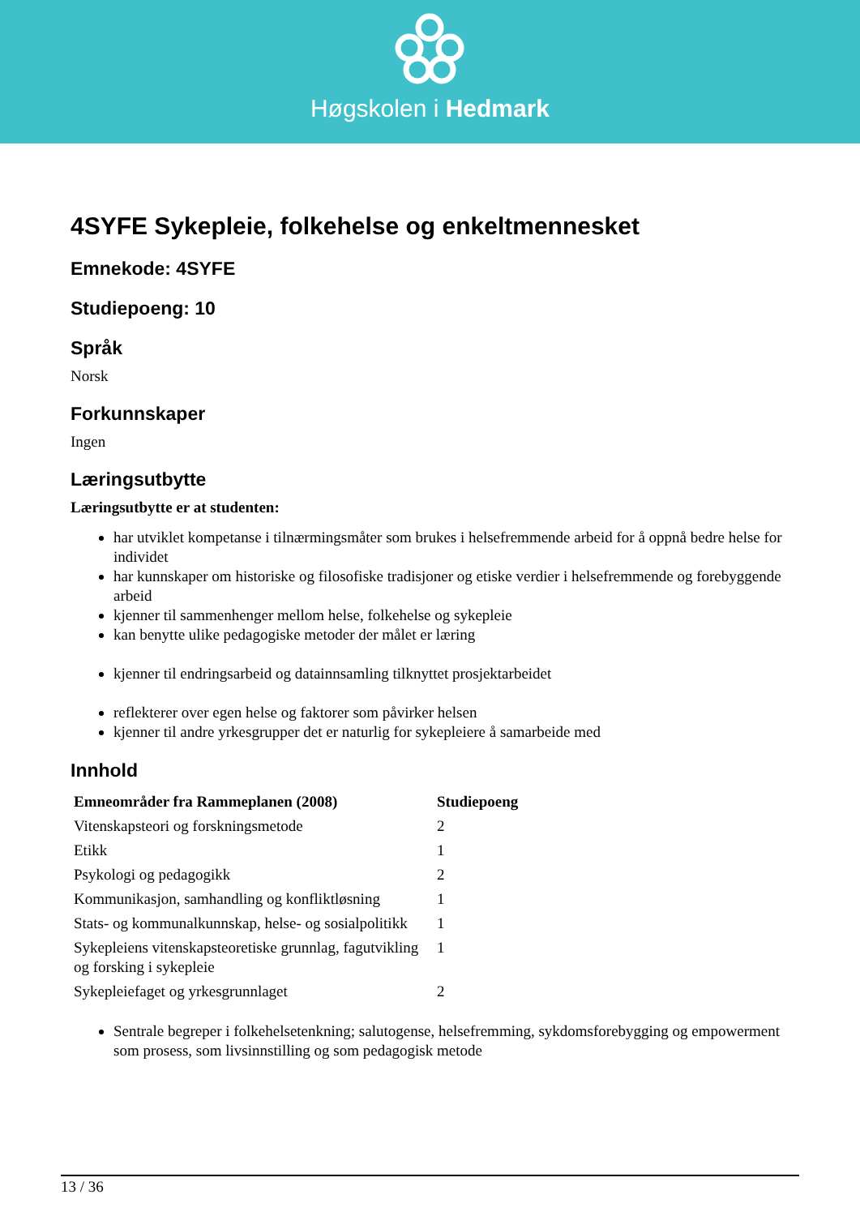Høgskolen i Hedmark
4SYFE Sykepleie, folkehelse og enkeltmennesket
Emnekode: 4SYFE
Studiepoeng: 10
Språk
Norsk
Forkunnskaper
Ingen
Læringsutbytte
Læringsutbytte er at studenten:
har utviklet kompetanse i tilnærmingsmåter som brukes i helsefremmende arbeid for å oppnå bedre helse for individet
har kunnskaper om historiske og filosofiske tradisjoner og etiske verdier i helsefremmende og forebyggende arbeid
kjenner til sammenhenger mellom helse, folkehelse og sykepleie
kan benytte ulike pedagogiske metoder der målet er læring
kjenner til endringsarbeid og datainnsamling tilknyttet prosjektarbeidet
reflekterer over egen helse og faktorer som påvirker helsen
kjenner til andre yrkesgrupper det er naturlig for sykepleiere å samarbeide med
Innhold
| Emneområder fra Rammeplanen (2008) | Studiepoeng |
| --- | --- |
| Vitenskapsteori og forskningsmetode | 2 |
| Etikk | 1 |
| Psykologi og pedagogikk | 2 |
| Kommunikasjon, samhandling og konfliktløsning | 1 |
| Stats- og kommunalkunnskap, helse- og sosialpolitikk | 1 |
| Sykepleiens vitenskapsteoretiske grunnlag, fagutvikling og forsking i sykepleie | 1 |
| Sykepleiefaget og yrkesgrunnlaget | 2 |
Sentrale begreper i folkehelsetenkning; salutogense, helsefremming, sykdomsforebygging og empowerment som prosess, som livsinnstilling og som pedagogisk metode
13 / 36